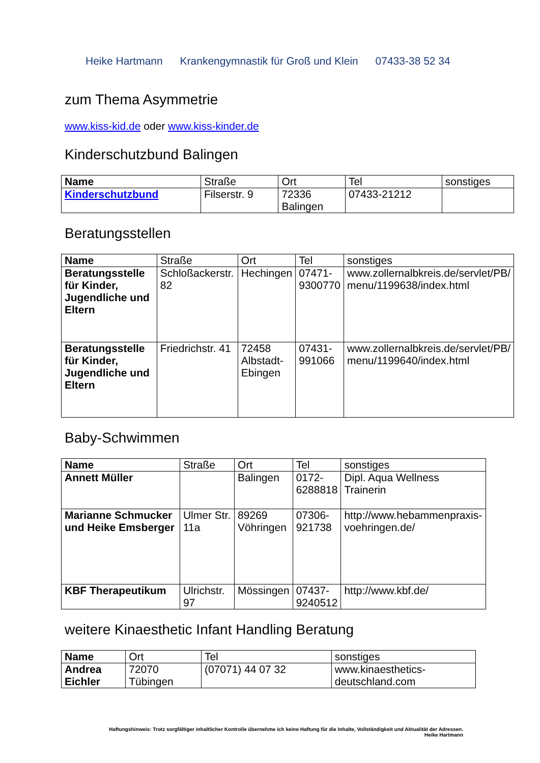Heike Hartmann Krankengymnastik für Groß und Klein 07433-38 52 34
zum Thema Asymmetrie
www.kiss-kid.de oder www.kiss-kinder.de
Kinderschutzbund Balingen
| Name | Straße | Ort | Tel | sonstiges |
| --- | --- | --- | --- | --- |
| Kinderschutzbund | Filserstr. 9 | 72336 Balingen | 07433-21212 | |
Beratungsstellen
| Name | Straße | Ort | Tel | sonstiges |
| --- | --- | --- | --- | --- |
| Beratungsstelle für Kinder, Jugendliche und Eltern | Schloßackerstr. 82 | Hechingen | 07471- 9300770 | www.zollernalbkreis.de/servlet/PB/ menu/1199638/index.html |
| Beratungsstelle für Kinder, Jugendliche und Eltern | Friedrichstr. 41 | 72458 Albstadt- Ebingen | 07431- 991066 | www.zollernalbkreis.de/servlet/PB/ menu/1199640/index.html |
Baby-Schwimmen
| Name | Straße | Ort | Tel | sonstiges |
| --- | --- | --- | --- | --- |
| Annett Müller | | Balingen | 0172- 6288818 | Dipl. Aqua Wellness Trainerin |
| Marianne Schmucker und Heike Emsberger | Ulmer Str. 11a | 89269 Vöhringen | 07306- 921738 | http://www.hebammenpraxis- voehringen.de/ |
| KBF Therapeutikum | Ulrichstr. 97 | Mössingen | 07437- 9240512 | http://www.kbf.de/ |
weitere Kinaesthetic Infant Handling Beratung
| Name | Ort | Tel | sonstiges |
| --- | --- | --- | --- |
| Andrea Eichler | 72070 Tübingen | (07071) 44 07 32 | www.kinaesthetics- deutschland.com |
Haftungshinweis: Trotz sorgfältiger inhaltlicher Kontrolle übernehme ich keine Haftung für die Inhalte, Vollständigkeit und Aktualität der Adressen.
Heike Hartmann